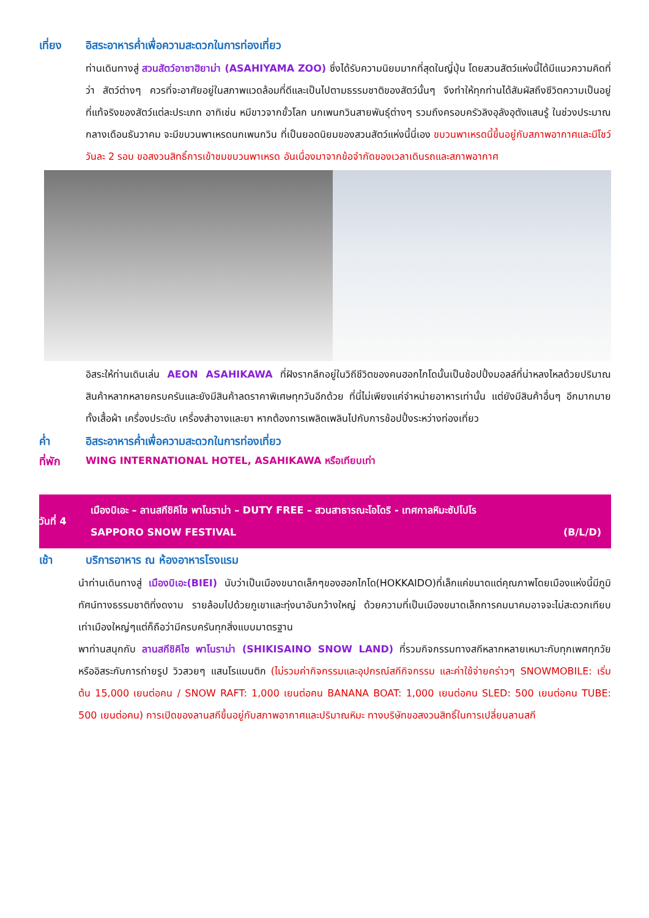เที่ยง อิสระอาหารค่ำเพื่อความสะดวกในการท่องเที่ยว
ท่านเดินทางสู่ สวนสัตว์อาซาฮิยาม่า (ASAHIYAMA ZOO) ซึ่งได้รับความนิยมมากที่สุดในญี่ปุ่น โดยสวนสัตว์แห่งนี้ได้มีแนวความคิดที่ว่า สัตว์ต่างๆ ควรที่จะอาศัยอยู่ในสภาพแวดล้อมที่ดีและเป็นไปตามธรรมชาติของสัตว์นั้นๆ จึงทำให้ทุกท่านได้สัมผัสถึงชีวิตความเป็นอยู่ที่แท้จริงของสัตว์แต่ละประเภท อาทิเช่น หมีขาวจากขั้วโลก นกเพนกวินสายพันธุ์ต่างๆ รวมถึงครอบครัวลิงอุลังอุตังแสนรู้ ในช่วงประมาณกลางเดือนธันวาคม จะมีขบวนพาเหรดนกเพนกวิน ที่เป็นยอดนิยมของสวนสัตว์แห่งนี้นี่เอง ขบวนพาเหรดนี้ขึ้นอยู่กับสภาพอากาศและมีโชว์วันละ 2 รอบ ขอสงวนสิทธิ์การเข้าชมขบวนพาเหรด อันเนื่องมาจากข้อจำกัดของเวลาเดินรถและสภาพอากาศ
อิสระให้ท่านเดินเล่น AEON ASAHIKAWA ที่ฝังรากลึกอยู่ในวิถีชีวิตของคนฮอกไกโดนั้นเป็นช้อปปิ้งมอลล์ที่น่าหลงไหลด้วยปริมาณสินค้าหลากหลายครบครันและยังมีสินค้าลดราคาพิเศษทุกวันอีกด้วย ที่นี่ไม่เพียงแค่จำหน่ายอาหารเท่านั้น แต่ยังมีสินค้าอื่นๆ อีกมากมายทั้งเสื้อผ้า เครื่องประดับ เครื่องสำอางและยา หากต้องการเพลิดเพลินไปกับการช้อปปิ้งระหว่างท่องเที่ยว
ค่ำ อิสระอาหารค่ำเพื่อความสะดวกในการท่องเที่ยว
ที่พัก WING INTERNATIONAL HOTEL, ASAHIKAWA หรือเทียบเท่า
วันที่ 4
เมืองบิเอะ – ลานสกีชิคิไซ พาโนราม่า – DUTY FREE – สวนสาธารณะโอโดริ - เทศกาลหิมะซัปโปโร
SAPPORO SNOW FESTIVAL (B/L/D)
เช้า บริการอาหาร ณ ห้องอาหารโรงแรม
นำท่านเดินทางสู่ เมืองบิเอะ(BIEI) นับว่าเป็นเมืองขนาดเล็กๆของฮอกไกโด(HOKKAIDO)ที่เล็กแค่ขนาดแต่คุณภาพโดยเมืองแห่งนี้มีภูมิทัศน์ทางธรรมชาติที่งดงาม รายล้อมไปด้วยภูเขาและทุ่งนาอันกว้างใหญ่ ด้วยความที่เป็นเมืองขนาดเล็กการคมนาคมอาจจะไม่สะดวกเทียบเท่าเมืองใหญ่ๆแต่ก็ถือว่ามีครบครันทุกสิ่งแบบมาตรฐาน
พาท่านสนุกกับ ลานสกีชิคิไซ พาโนราม่า (SHIKISAINO SNOW LAND) ที่รวมกิจกรรมทางสกีหลากหลายเหมาะกับทุกเพศทุกวัย หรืออิสระกับการถ่ายรูป วิวสวยๆ แสนโรแมนติก (ไม่รวมค่ากิจกรรมและอุปกรณ์สกีกิจกรรม และค่าใช้จ่ายคร่าวๆ SNOWMOBILE: เริ่มต้น 15,000 เยนต่อคน / SNOW RAFT: 1,000 เยนต่อคน BANANA BOAT: 1,000 เยนต่อคน SLED: 500 เยนต่อคน TUBE: 500 เยนต่อคน) การเปิดของลานสกีขึ้นอยู่กับสภาพอากาศและปริมาณหิมะ ทางบริษัทขอสงวนสิทธิ์ในการเปลี่ยนลานสกี